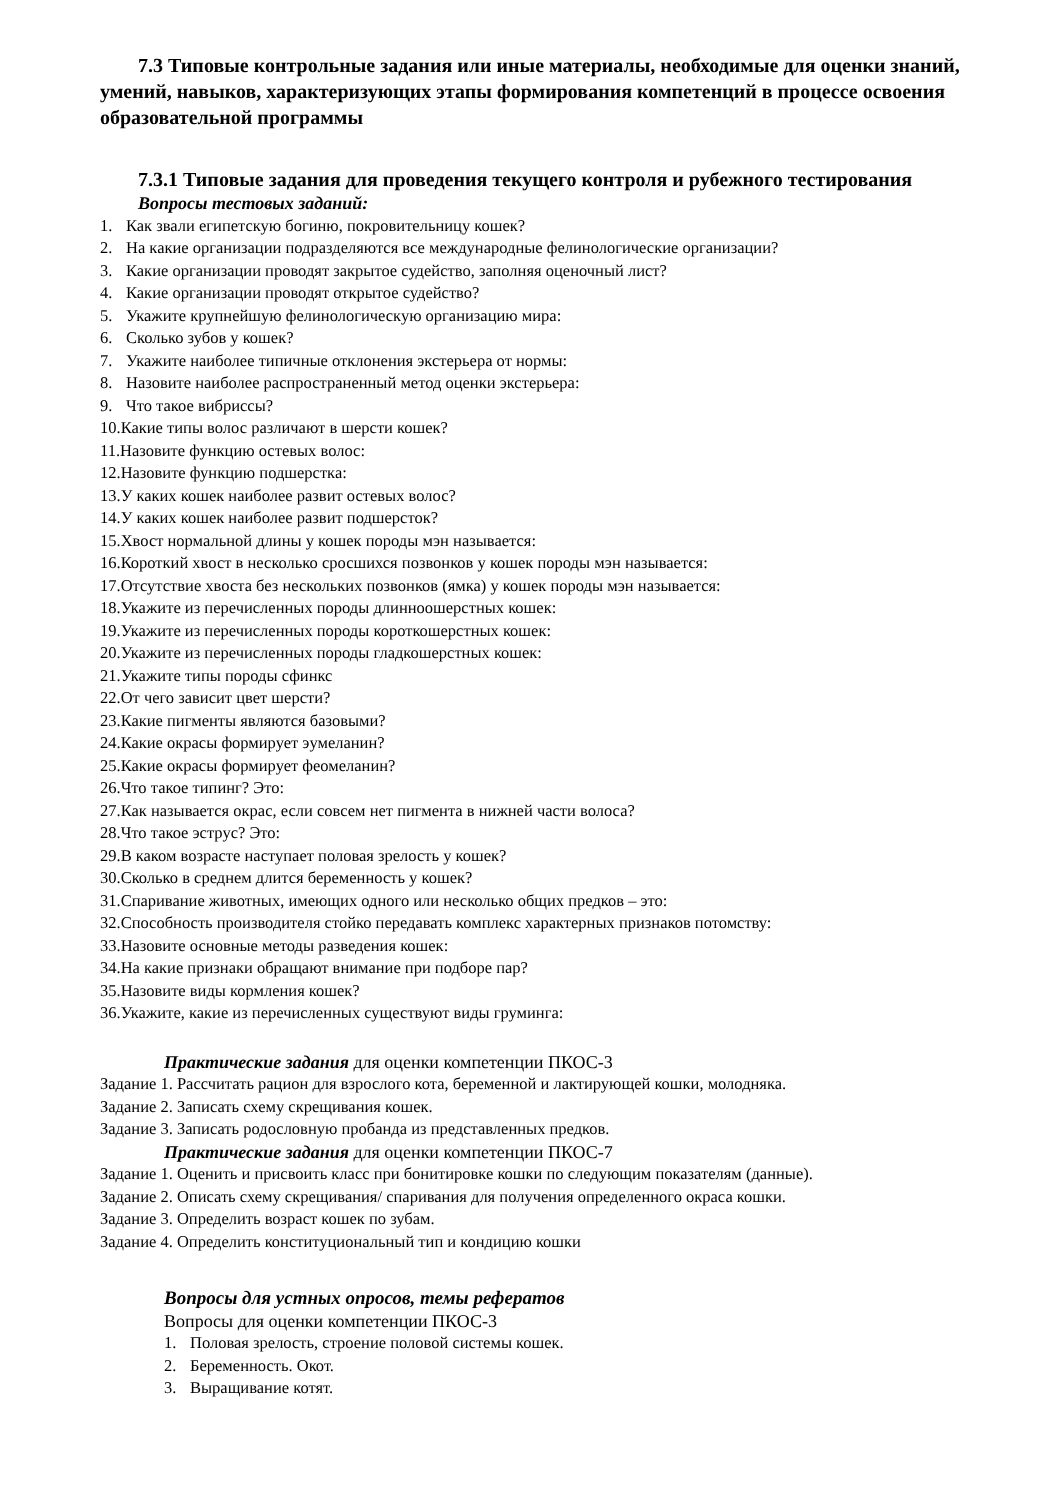7.3 Типовые контрольные задания или иные материалы, необходимые для оценки знаний, умений, навыков, характеризующих этапы формирования компетенций в процессе освоения образовательной программы
7.3.1 Типовые задания для проведения текущего контроля и рубежного тестирования
Вопросы тестовых заданий:
1. Как звали египетскую богиню, покровительницу кошек?
2. На какие организации подразделяются все международные фелинологические организации?
3. Какие организации проводят закрытое судейство, заполняя оценочный лист?
4. Какие организации проводят открытое судейство?
5. Укажите крупнейшую фелинологическую организацию мира:
6. Сколько зубов у кошек?
7. Укажите наиболее типичные отклонения экстерьера от нормы:
8. Назовите наиболее распространенный метод оценки экстерьера:
9. Что такое вибриссы?
10.Какие типы волос различают в шерсти кошек?
11.Назовите функцию остевых волос:
12.Назовите функцию подшерстка:
13.У каких кошек наиболее развит остевых волос?
14.У каких кошек наиболее развит подшерсток?
15.Хвост нормальной длины у кошек породы мэн называется:
16.Короткий хвост в несколько сросшихся позвонков у кошек породы мэн называется:
17.Отсутствие хвоста без нескольких позвонков (ямка) у кошек породы мэн называется:
18.Укажите из перечисленных породы длинноошерстных кошек:
19.Укажите из перечисленных породы короткошерстных кошек:
20.Укажите из перечисленных породы гладкошерстных кошек:
21.Укажите типы породы сфинкс
22.От чего зависит цвет шерсти?
23.Какие пигменты являются базовыми?
24.Какие окрасы формирует эумеланин?
25.Какие окрасы формирует феомеланин?
26.Что такое типинг? Это:
27.Как называется окрас, если совсем нет пигмента в нижней части волоса?
28.Что такое эструс? Это:
29.В каком возрасте наступает половая зрелость у кошек?
30.Сколько в среднем длится беременность у кошек?
31.Спаривание животных, имеющих одного или несколько общих предков – это:
32.Способность производителя стойко передавать комплекс характерных признаков потомству:
33.Назовите основные методы разведения кошек:
34.На какие признаки обращают внимание при подборе пар?
35.Назовите виды кормления кошек?
36.Укажите, какие из перечисленных существуют виды груминга:
Практические задания для оценки компетенции ПКОС-3
Задание 1. Рассчитать рацион для взрослого кота, беременной и лактирующей кошки, молодняка.
Задание 2. Записать схему скрещивания кошек.
Задание 3. Записать родословную пробанда из представленных предков.
Практические задания для оценки компетенции ПКОС-7
Задание 1. Оценить и присвоить класс при бонитировке кошки по следующим показателям (данные).
Задание 2. Описать схему скрещивания/ спаривания для получения определенного окраса кошки.
Задание 3. Определить возраст кошек по зубам.
Задание 4. Определить конституциональный тип и кондицию кошки
Вопросы для устных опросов, темы рефератов
Вопросы для оценки компетенции ПКОС-3
1. Половая зрелость, строение половой системы кошек.
2. Беременность. Окот.
3. Выращивание котят.